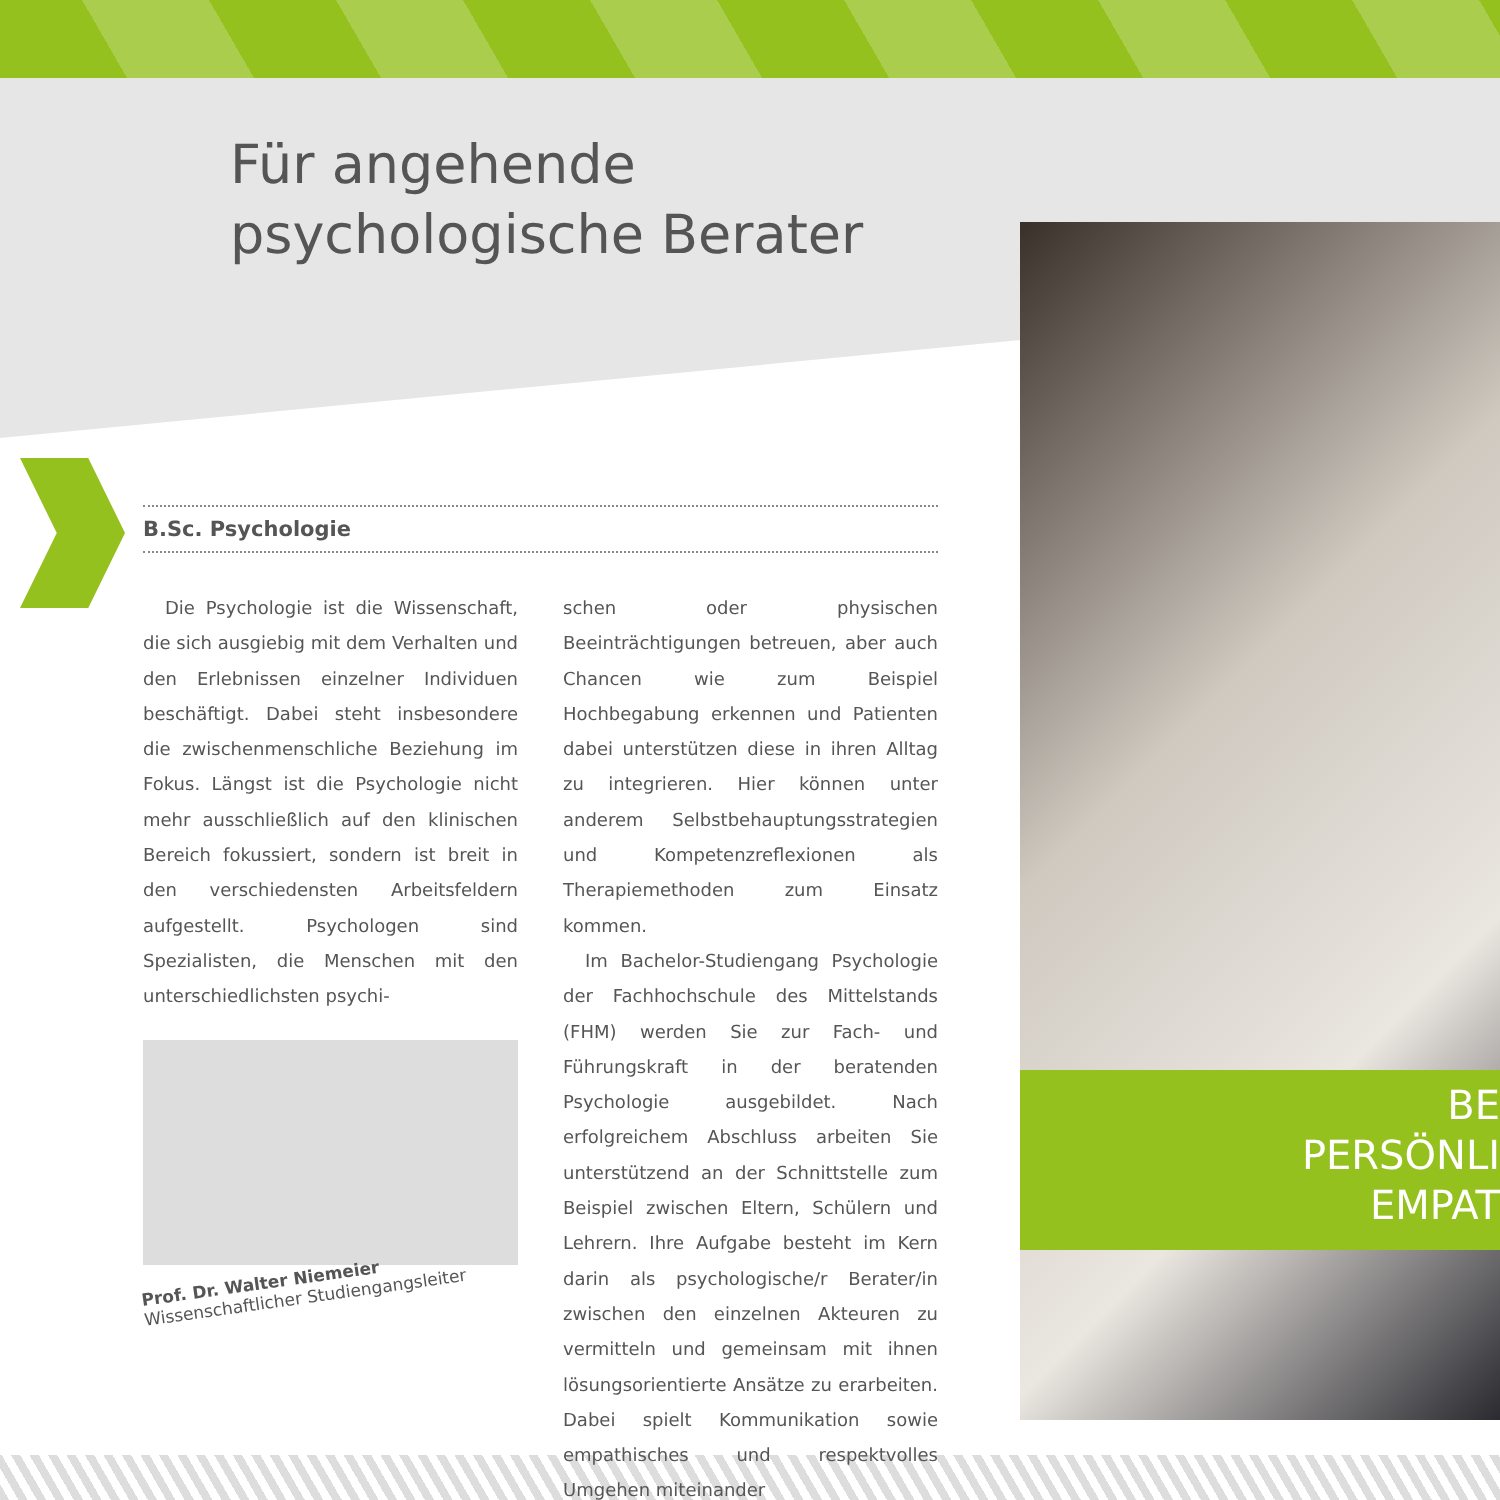Für angehende
psychologische Berater
B.Sc. Psychologie
Die Psychologie ist die Wissenschaft, die sich ausgiebig mit dem Verhalten und den Erlebnissen einzelner Individuen beschäftigt. Dabei steht insbesondere die zwischenmenschliche Beziehung im Fokus. Längst ist die Psychologie nicht mehr ausschließlich auf den klinischen Bereich fokussiert, sondern ist breit in den verschiedensten Arbeitsfeldern aufgestellt. Psychologen sind Spezialisten, die Menschen mit den unterschiedlichsten psychi-
schen oder physischen Beeinträchtigungen betreuen, aber auch Chancen wie zum Beispiel Hochbegabung erkennen und Patienten dabei unterstützen diese in ihren Alltag zu integrieren. Hier können unter anderem Selbstbehauptungsstrategien und Kompetenzreflexionen als Therapiemethoden zum Einsatz kommen.
Im Bachelor-Studiengang Psychologie der Fachhochschule des Mittelstands (FHM) werden Sie zur Fach- und Führungskraft in der beratenden Psychologie ausgebildet. Nach erfolgreichem Abschluss arbeiten Sie unterstützend an der Schnittstelle zum Beispiel zwischen Eltern, Schülern und Lehrern. Ihre Aufgabe besteht im Kern darin als psychologische/r Berater/in zwischen den einzelnen Akteuren zu vermitteln und gemeinsam mit ihnen lösungsorientierte Ansätze zu erarbeiten. Dabei spielt Kommunikation sowie empathisches und respektvolles Umgehen miteinander
Prof. Dr. Walter Niemeier
Wissenschaftlicher Studiengangsleiter
BE
PERSÖNLI
EMPAT